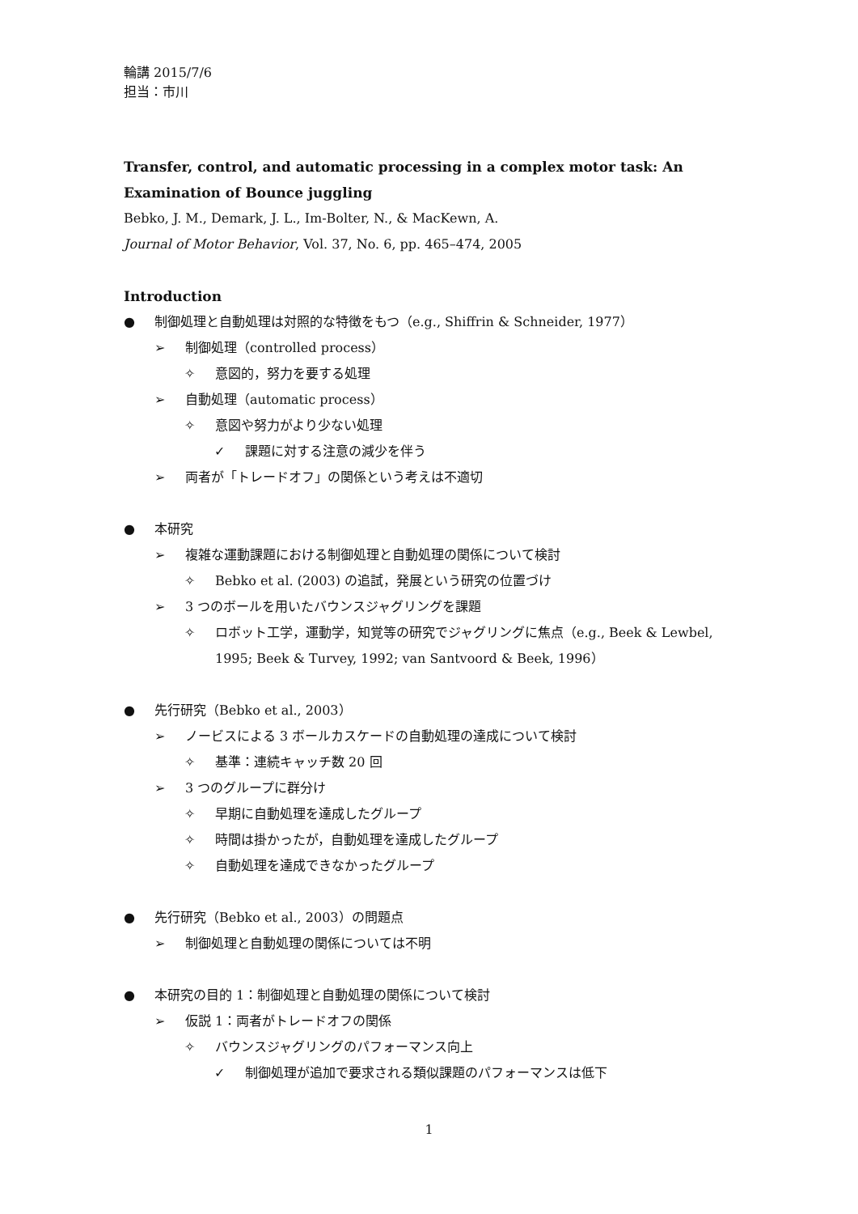輪講 2015/7/6
担当：市川
Transfer, control, and automatic processing in a complex motor task: An Examination of Bounce juggling
Bebko, J. M., Demark, J. L., Im-Bolter, N., & MacKewn, A.
Journal of Motor Behavior, Vol. 37, No. 6, pp. 465–474, 2005
Introduction
● 制御処理と自動処理は対照的な特徴をもつ（e.g., Shiffrin & Schneider, 1977）
➢ 制御処理（controlled process）
✧ 意図的，努力を要する処理
➢ 自動処理（automatic process）
✧ 意図や努力がより少ない処理
✓ 課題に対する注意の減少を伴う
➢ 両者が「トレードオフ」の関係という考えは不適切
● 本研究
➢ 複雑な運動課題における制御処理と自動処理の関係について検討
✧ Bebko et al. (2003) の追試，発展という研究の位置づけ
➢ 3 つのボールを用いたバウンスジャグリングを課題
✧ ロボット工学，運動学，知覚等の研究でジャグリングに焦点（e.g., Beek & Lewbel, 1995; Beek & Turvey, 1992; van Santvoord & Beek, 1996）
● 先行研究（Bebko et al., 2003）
➢ ノービスによる 3 ボールカスケードの自動処理の達成について検討
✧ 基準：連続キャッチ数 20 回
➢ 3 つのグループに群分け
✧ 早期に自動処理を達成したグループ
✧ 時間は掛かったが，自動処理を達成したグループ
✧ 自動処理を達成できなかったグループ
● 先行研究（Bebko et al., 2003）の問題点
➢ 制御処理と自動処理の関係については不明
● 本研究の目的 1：制御処理と自動処理の関係について検討
➢ 仮説 1：両者がトレードオフの関係
✧ バウンスジャグリングのパフォーマンス向上
✓ 制御処理が追加で要求される類似課題のパフォーマンスは低下
1